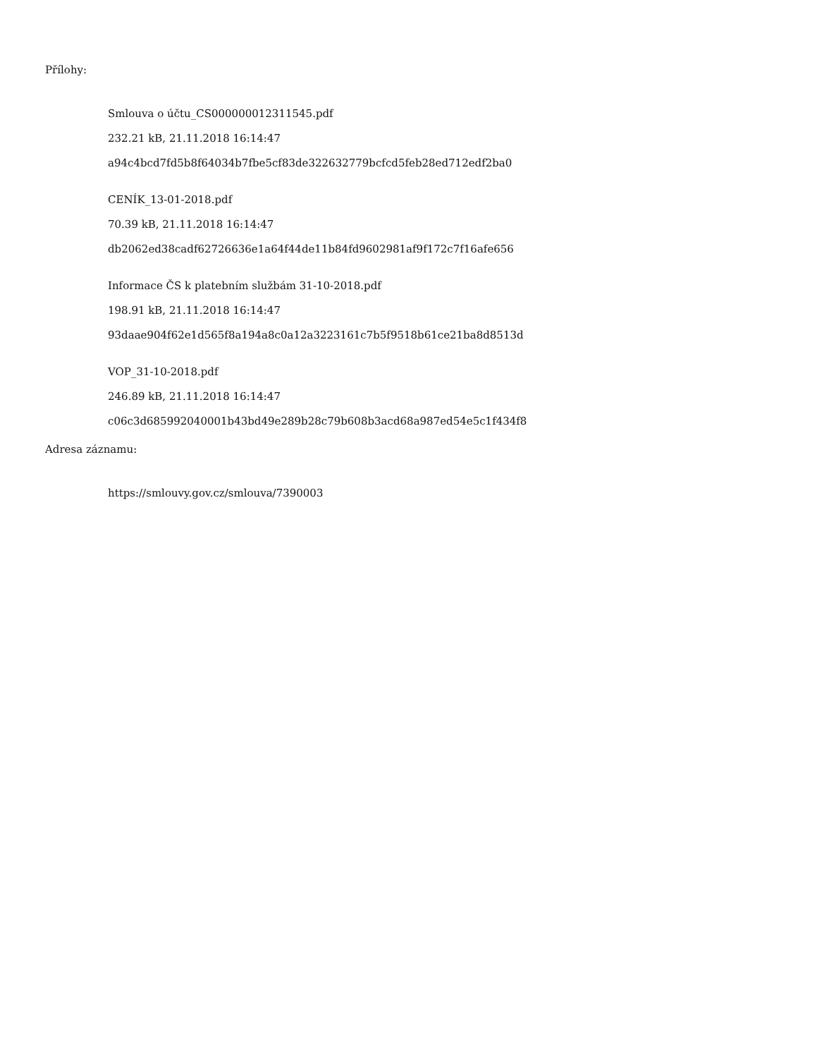Přílohy:
Smlouva o účtu_CS000000012311545.pdf
232.21 kB, 21.11.2018 16:14:47
a94c4bcd7fd5b8f64034b7fbe5cf83de322632779bcfcd5feb28ed712edf2ba0
CENÍK_13-01-2018.pdf
70.39 kB, 21.11.2018 16:14:47
db2062ed38cadf62726636e1a64f44de11b84fd9602981af9f172c7f16afe656
Informace ČS k platebním službám 31-10-2018.pdf
198.91 kB, 21.11.2018 16:14:47
93daae904f62e1d565f8a194a8c0a12a3223161c7b5f9518b61ce21ba8d8513d
VOP_31-10-2018.pdf
246.89 kB, 21.11.2018 16:14:47
c06c3d685992040001b43bd49e289b28c79b608b3acd68a987ed54e5c1f434f8
Adresa záznamu:
https://smlouvy.gov.cz/smlouva/7390003